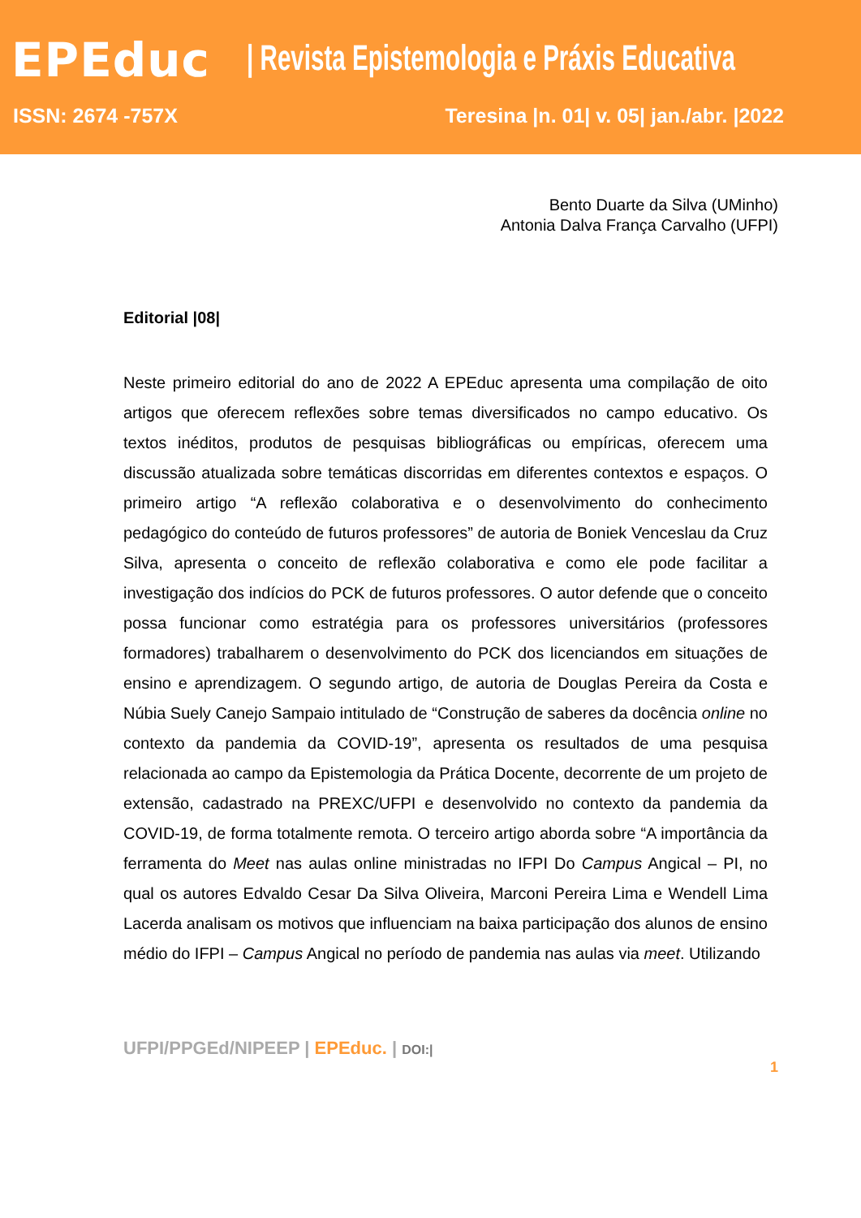EPEduc
| Revista Epistemologia e Práxis Educativa
ISSN: 2674 -757X Teresina |n. 01| v. 05| jan./abr. |2022
Bento Duarte da Silva (UMinho)
Antonia Dalva França Carvalho (UFPI)
Editorial |08|
Neste primeiro editorial do ano de 2022 A EPEduc apresenta uma compilação de oito artigos que oferecem reflexões sobre temas diversificados no campo educativo. Os textos inéditos, produtos de pesquisas bibliográficas ou empíricas, oferecem uma discussão atualizada sobre temáticas discorridas em diferentes contextos e espaços. O primeiro artigo “A reflexão colaborativa e o desenvolvimento do conhecimento pedagógico do conteúdo de futuros professores” de autoria de Boniek Venceslau da Cruz Silva, apresenta o conceito de reflexão colaborativa e como ele pode facilitar a investigação dos indícios do PCK de futuros professores. O autor defende que o conceito possa funcionar como estratégia para os professores universitários (professores formadores) trabalharem o desenvolvimento do PCK dos licenciandos em situações de ensino e aprendizagem. O segundo artigo, de autoria de Douglas Pereira da Costa e Núbia Suely Canejo Sampaio intitulado de “Construção de saberes da docência online no contexto da pandemia da COVID-19”, apresenta os resultados de uma pesquisa relacionada ao campo da Epistemologia da Prática Docente, decorrente de um projeto de extensão, cadastrado na PREXC/UFPI e desenvolvido no contexto da pandemia da COVID-19, de forma totalmente remota. O terceiro artigo aborda sobre “A importância da ferramenta do Meet nas aulas online ministradas no IFPI Do Campus Angical – PI, no qual os autores Edvaldo Cesar Da Silva Oliveira, Marconi Pereira Lima e Wendell Lima Lacerda analisam os motivos que influenciam na baixa participação dos alunos de ensino médio do IFPI – Campus Angical no período de pandemia nas aulas via meet. Utilizando
UFPI/PPGEd/NIPEEP | EPEduc. | DOI:|
1